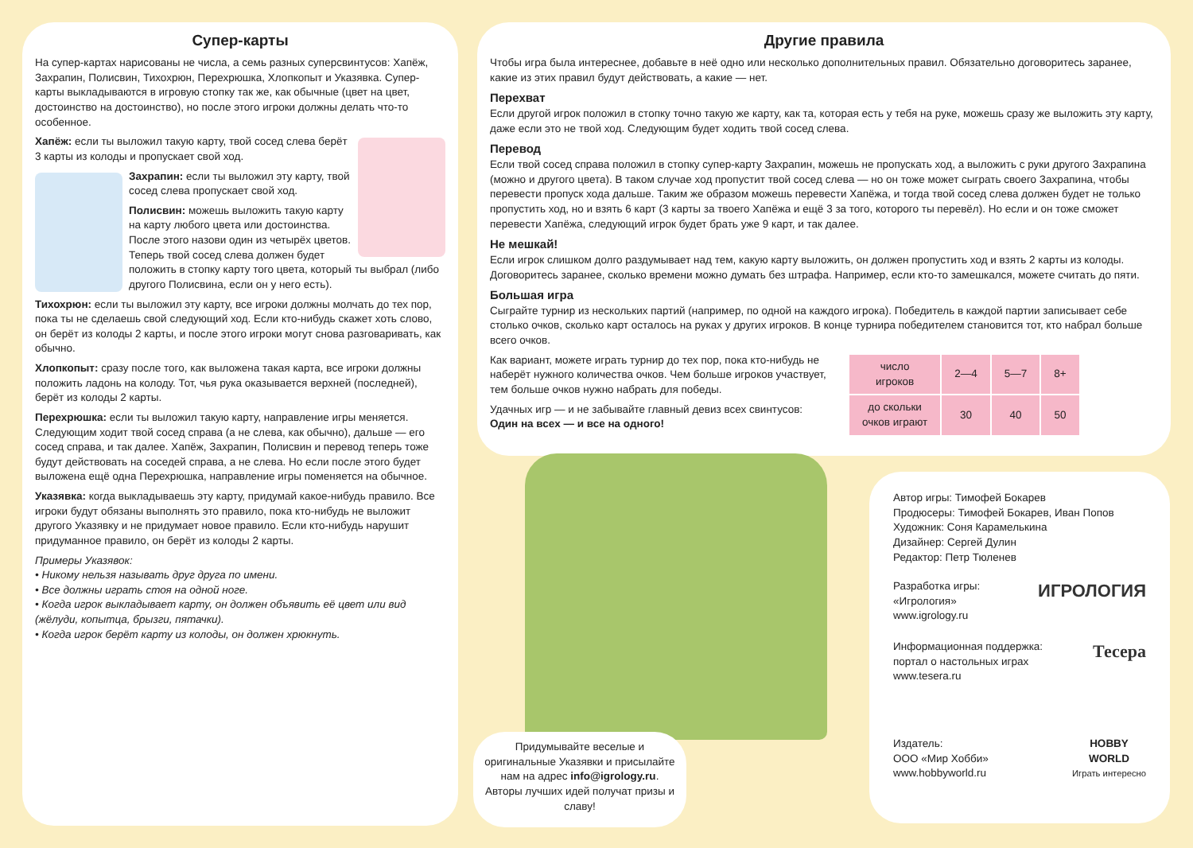Супер-карты
На супер-картах нарисованы не числа, а семь разных суперсвинтусов: Хапёж, Захрапин, Полисвин, Тихохрюн, Перехрюшка, Хлопкопыт и Указявка. Супер-карты выкладываются в игровую стопку так же, как обычные (цвет на цвет, достоинство на достоинство), но после этого игроки должны делать что-то особенное.
Хапёж: если ты выложил такую карту, твой сосед слева берёт 3 карты из колоды и пропускает свой ход.
Захрапин: если ты выложил эту карту, твой сосед слева пропускает свой ход.
Полисвин: можешь выложить такую карту на карту любого цвета или достоинства. После этого назови один из четырёх цветов. Теперь твой сосед слева должен будет положить в стопку карту того цвета, который ты выбрал (либо другого Полисвина, если он у него есть).
Тихохрюн: если ты выложил эту карту, все игроки должны молчать до тех пор, пока ты не сделаешь свой следующий ход. Если кто-нибудь скажет хоть слово, он берёт из колоды 2 карты, и после этого игроки могут снова разговаривать, как обычно.
Хлопкопыт: сразу после того, как выложена такая карта, все игроки должны положить ладонь на колоду. Тот, чья рука оказывается верхней (последней), берёт из колоды 2 карты.
Перехрюшка: если ты выложил такую карту, направление игры меняется. Следующим ходит твой сосед справа (а не слева, как обычно), дальше — его сосед справа, и так далее. Хапёж, Захрапин, Полисвин и перевод теперь тоже будут действовать на соседей справа, а не слева. Но если после этого будет выложена ещё одна Перехрюшка, направление игры поменяется на обычное.
Указявка: когда выкладываешь эту карту, придумай какое-нибудь правило. Все игроки будут обязаны выполнять это правило, пока кто-нибудь не выложит другого Указявку и не придумает новое правило. Если кто-нибудь нарушит придуманное правило, он берёт из колоды 2 карты.
Примеры Указявок:
• Никому нельзя называть друг друга по имени.
• Все должны играть стоя на одной ноге.
• Когда игрок выкладывает карту, он должен объявить её цвет или вид (жёлуди, копытца, брызги, пятачки).
• Когда игрок берёт карту из колоды, он должен хрюкнуть.
Другие правила
Чтобы игра была интереснее, добавьте в неё одно или несколько дополнительных правил. Обязательно договоритесь заранее, какие из этих правил будут действовать, а какие — нет.
Перехват
Если другой игрок положил в стопку точно такую же карту, как та, которая есть у тебя на руке, можешь сразу же выложить эту карту, даже если это не твой ход. Следующим будет ходить твой сосед слева.
Перевод
Если твой сосед справа положил в стопку супер-карту Захрапин, можешь не пропускать ход, а выложить с руки другого Захрапина (можно и другого цвета). В таком случае ход пропустит твой сосед слева — но он тоже может сыграть своего Захрапина, чтобы перевести пропуск хода дальше. Таким же образом можешь перевести Хапёжа, и тогда твой сосед слева должен будет не только пропустить ход, но и взять 6 карт (3 карты за твоего Хапёжа и ещё 3 за того, которого ты перевёл). Но если и он тоже сможет перевести Хапёжа, следующий игрок будет брать уже 9 карт, и так далее.
Не мешкай!
Если игрок слишком долго раздумывает над тем, какую карту выложить, он должен пропустить ход и взять 2 карты из колоды. Договоритесь заранее, сколько времени можно думать без штрафа. Например, если кто-то замешкался, можете считать до пяти.
Большая игра
Сыграйте турнир из нескольких партий (например, по одной на каждого игрока). Победитель в каждой партии записывает себе столько очков, сколько карт осталось на руках у других игроков. В конце турнира победителем становится тот, кто набрал больше всего очков.
Как вариант, можете играть турнир до тех пор, пока кто-нибудь не наберёт нужного количества очков. Чем больше игроков участвует, тем больше очков нужно набрать для победы.
Удачных игр — и не забывайте главный девиз всех свинтусов:
Один на всех — и все на одного!
| число игроков | 2—4 | 5—7 | 8+ |
| до скольки очков играют | 30 | 40 | 50 |
Придумывайте веселые и оригинальные Указявки и присылайте нам на адрес info@igrology.ru. Авторы лучших идей получат призы и славу!
Автор игры: Тимофей Бокарев
Продюсеры: Тимофей Бокарев, Иван Попов
Художник: Соня Карамелькина
Дизайнер: Сергей Дулин
Редактор: Петр Тюленев
Разработка игры:
«Игрология»
www.igrology.ru
ИГРОЛОГИЯ
Информационная поддержка:
портал о настольных играх
www.tesera.ru
Тесера
Издатель:
ООО «Мир Хобби»
www.hobbyworld.ru
HOBBY
WORLD
Играть интересно